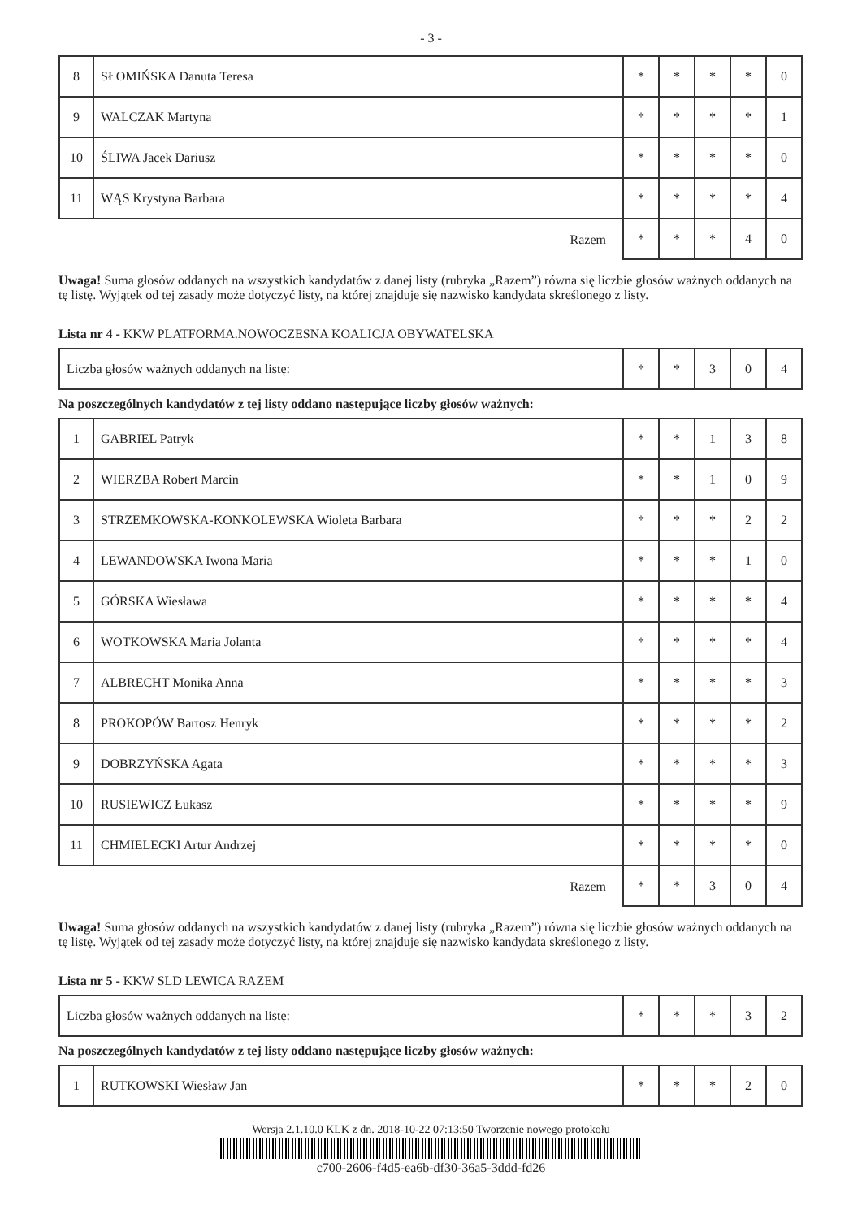- 3 -
| 8 | SŁOMIŃSKA Danuta Teresa | * | * | * | * | 0 |
| 9 | WALCZAK Martyna | * | * | * | * | 1 |
| 10 | ŚLIWA Jacek Dariusz | * | * | * | * | 0 |
| 11 | WĄS Krystyna Barbara | * | * | * | * | 4 |
| Razem | | * | * | * | 4 | 0 |
Uwaga! Suma głosów oddanych na wszystkich kandydatów z danej listy (rubryka „Razem”) równa się liczbie głosów ważnych oddanych na tę listę. Wyjątek od tej zasady może dotyczyć listy, na której znajduje się nazwisko kandydata skreślonego z listy.
Lista nr 4 - KKW PLATFORMA.NOWOCZESNA KOALICJA OBYWATELSKA
| Liczba głosów ważnych oddanych na listę: | * | * | 3 | 0 | 4 |
Na poszczególnych kandydatów z tej listy oddano następujące liczby głosów ważnych:
| 1 | GABRIEL Patryk | * | * | 1 | 3 | 8 |
| 2 | WIERZBA Robert Marcin | * | * | 1 | 0 | 9 |
| 3 | STRZEMKOWSKA-KONKOLEWSKA Wioleta Barbara | * | * | * | 2 | 2 |
| 4 | LEWANDOWSKA Iwona Maria | * | * | * | 1 | 0 |
| 5 | GÓRSKA Wiesława | * | * | * | * | 4 |
| 6 | WOTKOWSKA Maria Jolanta | * | * | * | * | 4 |
| 7 | ALBRECHT Monika Anna | * | * | * | * | 3 |
| 8 | PROKOPÓW Bartosz Henryk | * | * | * | * | 2 |
| 9 | DOBRZYŃSKA Agata | * | * | * | * | 3 |
| 10 | RUSIEWICZ Łukasz | * | * | * | * | 9 |
| 11 | CHMIELECKI Artur Andrzej | * | * | * | * | 0 |
| Razem | | * | * | 3 | 0 | 4 |
Uwaga! Suma głosów oddanych na wszystkich kandydatów z danej listy (rubryka „Razem”) równa się liczbie głosów ważnych oddanych na tę listę. Wyjątek od tej zasady może dotyczyć listy, na której znajduje się nazwisko kandydata skreślonego z listy.
Lista nr 5 - KKW SLD LEWICA RAZEM
| Liczba głosów ważnych oddanych na listę: | * | * | * | 3 | 2 |
Na poszczególnych kandydatów z tej listy oddano następujące liczby głosów ważnych:
| 1 | RUTKOWSKI Wiesław Jan | * | * | * | 2 | 0 |
Wersja 2.1.10.0 KLK z dn. 2018-10-22 07:13:50 Tworzenie nowego protokołu
c700-2606-f4d5-ea6b-df30-36a5-3ddd-fd26